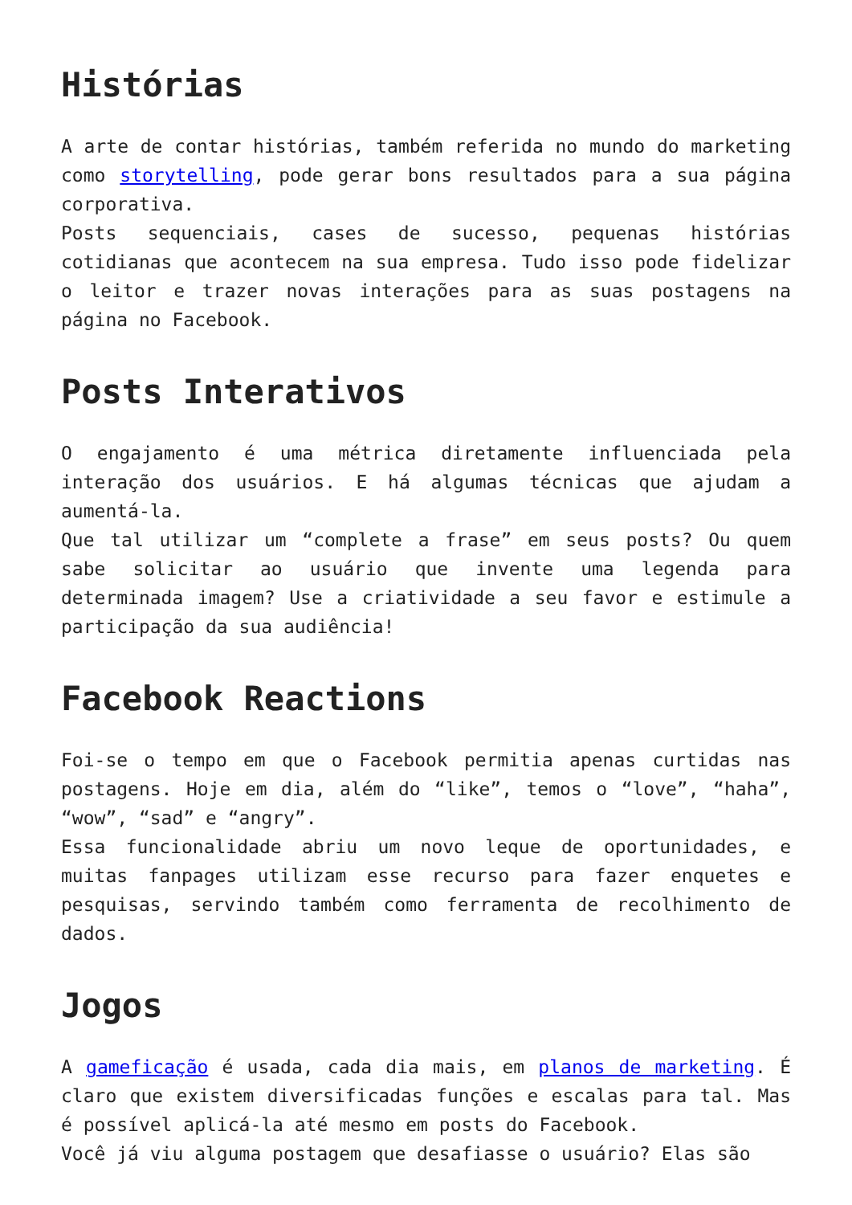Histórias
A arte de contar histórias, também referida no mundo do marketing como storytelling, pode gerar bons resultados para a sua página corporativa.
Posts sequenciais, cases de sucesso, pequenas histórias cotidianas que acontecem na sua empresa. Tudo isso pode fidelizar o leitor e trazer novas interações para as suas postagens na página no Facebook.
Posts Interativos
O engajamento é uma métrica diretamente influenciada pela interação dos usuários. E há algumas técnicas que ajudam a aumentá-la.
Que tal utilizar um “complete a frase” em seus posts? Ou quem sabe solicitar ao usuário que invente uma legenda para determinada imagem? Use a criatividade a seu favor e estimule a participação da sua audiência!
Facebook Reactions
Foi-se o tempo em que o Facebook permitia apenas curtidas nas postagens. Hoje em dia, além do “like”, temos o “love”, “haha”, “wow”, “sad” e “angry”.
Essa funcionalidade abriu um novo leque de oportunidades, e muitas fanpages utilizam esse recurso para fazer enquetes e pesquisas, servindo também como ferramenta de recolhimento de dados.
Jogos
A gameficação é usada, cada dia mais, em planos de marketing. É claro que existem diversificadas funções e escalas para tal. Mas é possível aplicá-la até mesmo em posts do Facebook.
Você já viu alguma postagem que desafiasse o usuário? Elas são